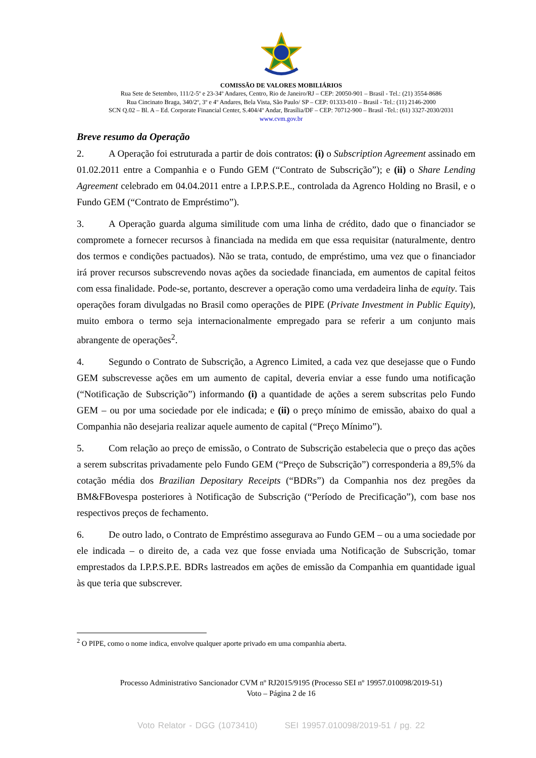COMISSÃO DE VALORES MOBILIÁRIOS
Rua Sete de Setembro, 111/2-5º e 23-34º Andares, Centro, Rio de Janeiro/RJ – CEP: 20050-901 – Brasil - Tel.: (21) 3554-8686
Rua Cincinato Braga, 340/2º, 3º e 4º Andares, Bela Vista, São Paulo/ SP – CEP: 01333-010 – Brasil - Tel.: (11) 2146-2000
SCN Q.02 – Bl. A – Ed. Corporate Financial Center, S.404/4º Andar, Brasília/DF – CEP: 70712-900 – Brasil -Tel.: (61) 3327-2030/2031
www.cvm.gov.br
Breve resumo da Operação
2. A Operação foi estruturada a partir de dois contratos: (i) o Subscription Agreement assinado em 01.02.2011 entre a Companhia e o Fundo GEM (“Contrato de Subscrição”); e (ii) o Share Lending Agreement celebrado em 04.04.2011 entre a I.P.P.S.P.E., controlada da Agrenco Holding no Brasil, e o Fundo GEM (“Contrato de Empréstimo”).
3. A Operação guarda alguma similitude com uma linha de crédito, dado que o financiador se compromete a fornecer recursos à financiada na medida em que essa requisitar (naturalmente, dentro dos termos e condições pactuados). Não se trata, contudo, de empréstimo, uma vez que o financiador irá prover recursos subscrevendo novas ações da sociedade financiada, em aumentos de capital feitos com essa finalidade. Pode-se, portanto, descrever a operação como uma verdadeira linha de equity. Tais operações foram divulgadas no Brasil como operações de PIPE (Private Investment in Public Equity), muito embora o termo seja internacionalmente empregado para se referir a um conjunto mais abrangente de operações<sup>2</sup>.
4. Segundo o Contrato de Subscrição, a Agrenco Limited, a cada vez que desejasse que o Fundo GEM subscrevesse ações em um aumento de capital, deveria enviar a esse fundo uma notificação (“Notificação de Subscrição”) informando (i) a quantidade de ações a serem subscritas pelo Fundo GEM – ou por uma sociedade por ele indicada; e (ii) o preço mínimo de emissão, abaixo do qual a Companhia não desejaria realizar aquele aumento de capital (“Preço Mínimo”).
5. Com relação ao preço de emissão, o Contrato de Subscrição estabelecia que o preço das ações a serem subscritas privadamente pelo Fundo GEM (“Preço de Subscrição”) corresponderia a 89,5% da cotação média dos Brazilian Depositary Receipts (“BDRs”) da Companhia nos dez pregões da BM&FBovespa posteriores à Notificação de Subscrição (“Período de Precificação”), com base nos respectivos preços de fechamento.
6. De outro lado, o Contrato de Empréstimo assegurava ao Fundo GEM – ou a uma sociedade por ele indicada – o direito de, a cada vez que fosse enviada uma Notificação de Subscrição, tomar emprestados da I.P.P.S.P.E. BDRs lastreados em ações de emissão da Companhia em quantidade igual às que teria que subscrever.
<sup>2</sup> O PIPE, como o nome indica, envolve qualquer aporte privado em uma companhia aberta.
Processo Administrativo Sancionador CVM nº RJ2015/9195 (Processo SEI nº 19957.010098/2019-51)
Voto – Página 2 de 16
Voto Relator - DGG (1073410) SEI 19957.010098/2019-51 / pg. 22